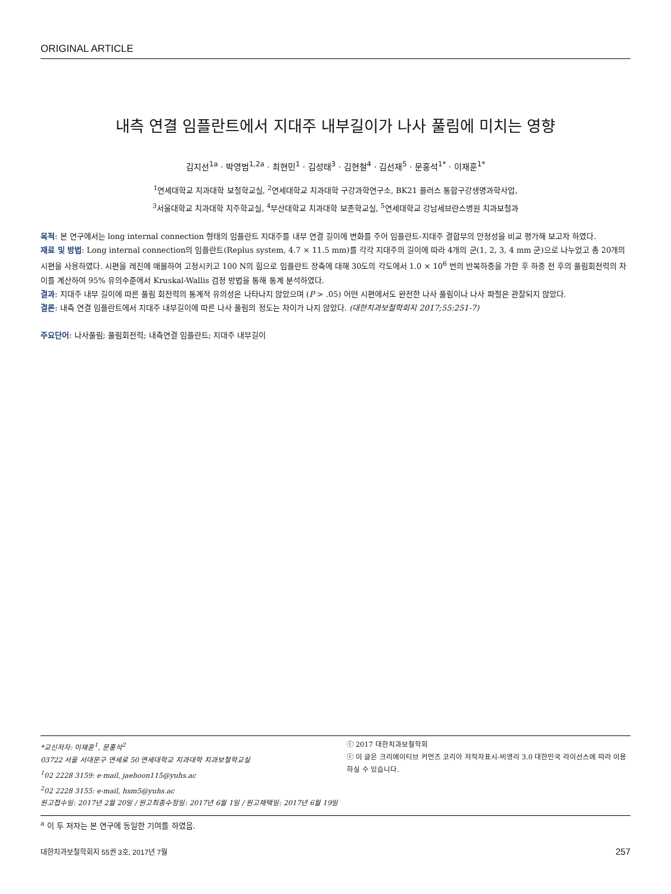ORIGINAL ARTICLE
내측 연결 임플란트에서 지대주 내부길이가 나사 풀림에 미치는 영향
김지선<sup>1a</sup> · 박영범<sup>1,2a</sup> · 최현민<sup>1</sup> · 김성태<sup>3</sup> · 김현철<sup>4</sup> · 김선재<sup>5</sup> · 문홍석<sup>1*</sup> · 이재훈<sup>1*</sup>
<sup>1</sup> 연세대학교 치과대학 보철학교실, <sup>2</sup>연세대학교 치과대학 구강과학연구소, BK21 플러스 통합구강생명과학사업,
<sup>3</sup> 서울대학교 치과대학 치주학교실, <sup>4</sup>부산대학교 치과대학 보존학교실, <sup>5</sup>연세대학교 강남세브란스병원 치과보철과
목적: 본 연구에서는 long internal connection 형태의 임플란트 지대주를 내부 연결 길이에 변화를 주어 임플란트-지대주 결합부의 안정성을 비교 평가해 보고자 하였다.
재료 및 방법: Long internal connection의 임플란트(Replus system, 4.7 × 11.5 mm)를 각각 지대주의 길이에 따라 4개의 군(1, 2, 3, 4 mm 군)으로 나누었고 총 20개의 시편을 사용하였다. 시편을 레진에 매몰하여 고정시키고 100 N의 힘으로 임플란트 장축에 대해 30도의 각도에서 1.0 × 10<sup>6</sup> 번의 반복하중을 가한 후 하중 전 후의 풀림회전력의 차이를 계산하여 95% 유의수준에서 Kruskal-Wallis 검정 방법을 통해 통계 분석하였다.
결과: 지대주 내부 길이에 따른 풀림 회전력의 통계적 유의성은 나타나지 않았으며 (P > .05) 어떤 시편에서도 완전한 나사 풀림이나 나사 파절은 관찰되지 않았다.
결론: 내측 연결 임플란트에서 지대주 내부길이에 따른 나사 풀림의 정도는 차이가 나지 않았다. (대한치과보철학회지 2017;55:251-7)
주요단어: 나사풀림; 풀림회전력; 내측연결 임플란트; 지대주 내부길이
*교신저자: 이재훈<sup>1</sup>, 문홍석<sup>2</sup>
03722 서울 서대문구 연세로 50 연세대학교 치과대학 치과보철학교실
<sup>1</sup> 02 2228 3159: e-mail, jaehoon115@yuhs.ac
<sup>2</sup> 02 2228 3155: e-mail, hsm5@yuhs.ac
원고접수일: 2017년 2월 20일 / 원고최종수정일: 2017년 6월 1일 / 원고채택일: 2017년 6월 19일
ⓒ 2017 대한치과보철학회
ⓒ 이 글은 크리에이티브 커먼즈 코리아 저작자표시-비영리 3.0 대한민국 라이선스에 따라 이용하실 수 있습니다.
<sup>a</sup> 이 두 저자는 본 연구에 동일한 기여를 하였음.
대한치과보철학회지 55권 3호, 2017년 7월 257